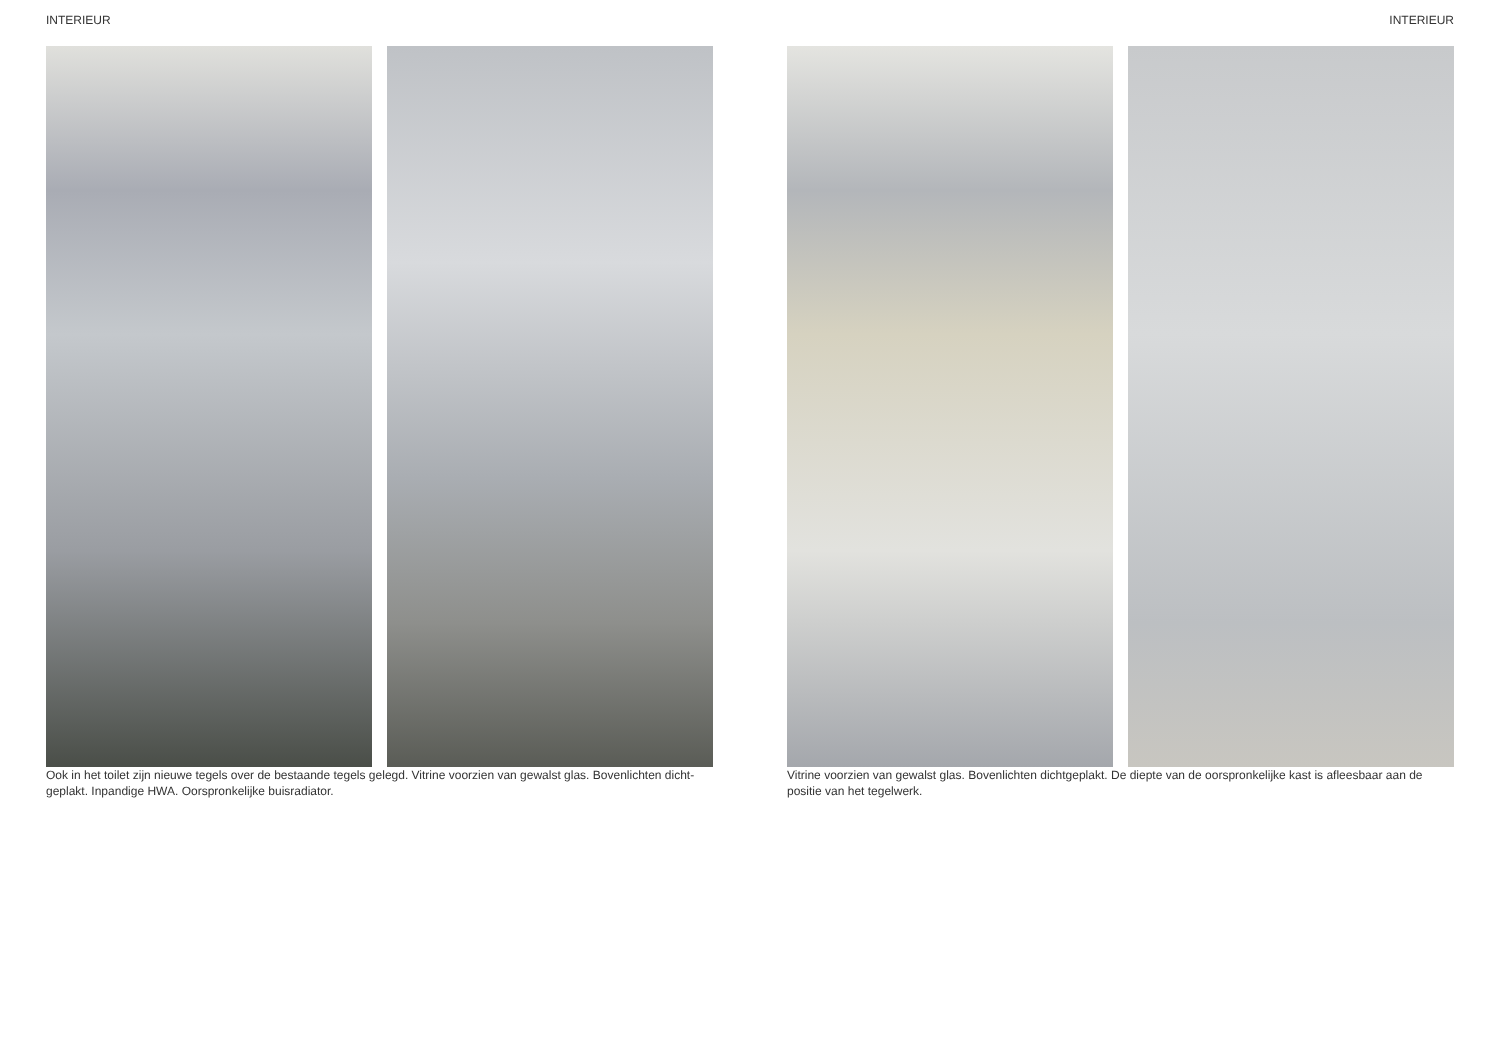INTERIEUR
Ook in het toilet zijn nieuwe tegels over de bestaande tegels gelegd. Vitrine voorzien van gewalst glas. Bovenlichten dicht-geplakt. Inpandige HWA. Oorspronkelijke buisradiator.
INTERIEUR
Vitrine voorzien van gewalst glas. Bovenlichten dichtgeplakt. De diepte van de oorspronkelijke kast is afleesbaar aan de positie van het tegelwerk.